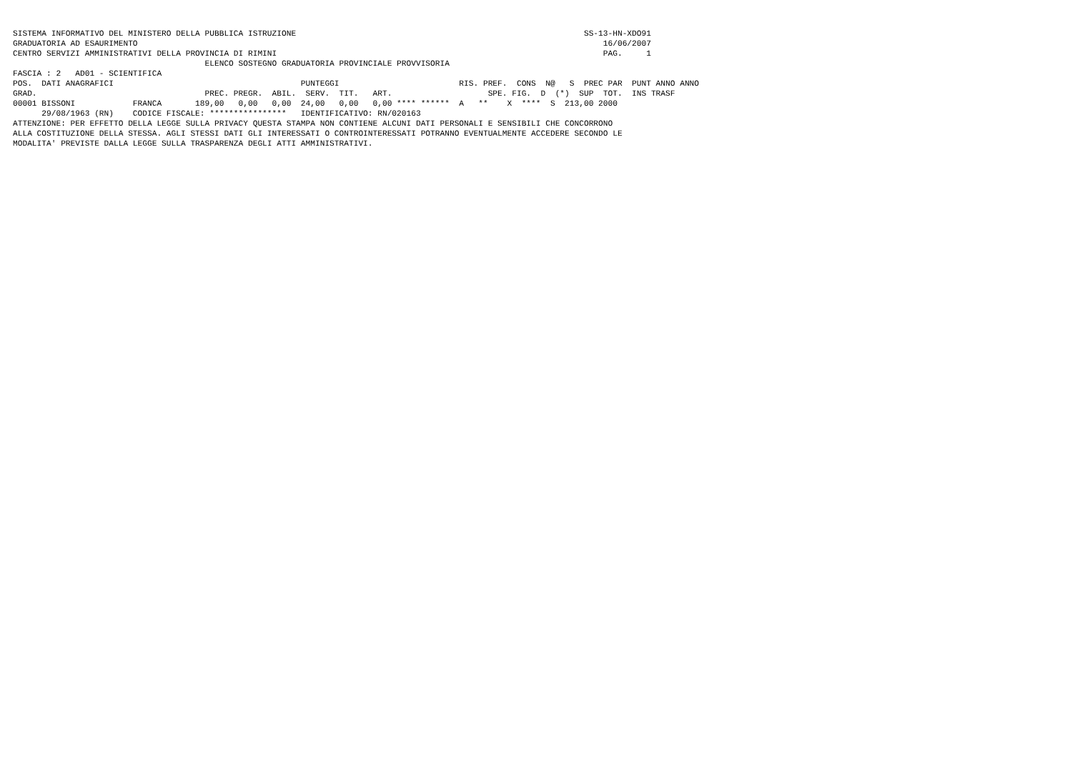SISTEMA INFORMATIVO DEL MINISTERO DELLA PUBBLICA ISTRUZIONE                                                            SS-13-HN-XDO91
GRADUATORIA AD ESAURIMENTO                                                                                                 16/06/2007
CENTRO SERVIZI AMMINISTRATIVI DELLA PROVINCIA DI RIMINI                                                                    PAG.     1
                                        ELENCO SOSTEGNO GRADUATORIA PROVINCIALE PROVVISORIA
FASCIA : 2   AD01 - SCIENTIFICA
POS.  DATI ANAGRAFICI                                       PUNTEGGI                         RIS. PREF.  CONS  N@   S  PREC PAR  PUNT ANNO ANNO
GRAD.                                   PREC. PREGR.  ABIL.  SERV.  TIT.   ART.                    SPE. FIG.  D  (*)  SUP  TOT.  INS TRASF
00001 BISSONI            FRANCA       189,00   0,00   0,00  24,00   0,00   0,00 **** ******  A   **    X  ****  S  213,00 2000
      29/08/1963 (RN)    CODICE FISCALE: ****************   IDENTIFICATIVO: RN/020163
ATTENZIONE: PER EFFETTO DELLA LEGGE SULLA PRIVACY QUESTA STAMPA NON CONTIENE ALCUNI DATI PERSONALI E SENSIBILI CHE CONCORRONO
ALLA COSTITUZIONE DELLA STESSA. AGLI STESSI DATI GLI INTERESSATI O CONTROINTERESSATI POTRANNO EVENTUALMENTE ACCEDERE SECONDO LE
MODALITA' PREVISTE DALLA LEGGE SULLA TRASPARENZA DEGLI ATTI AMMINISTRATIVI.